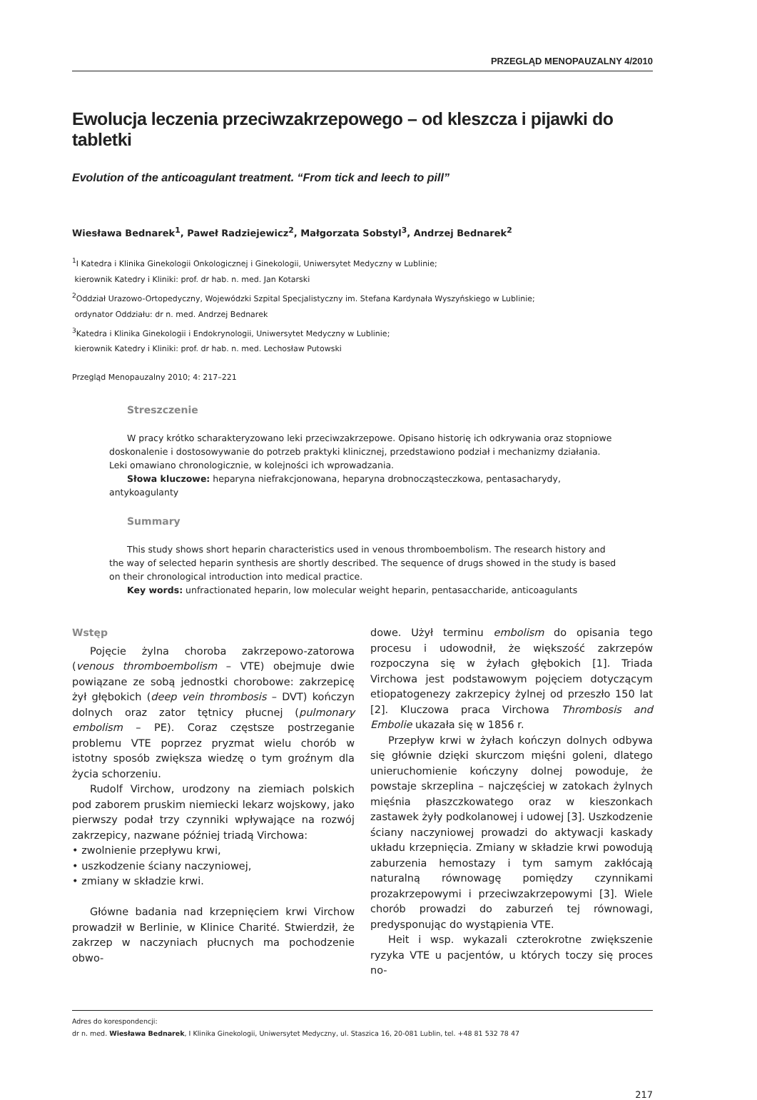PRZEGLĄD MENOPAUZALNY 4/2010
Ewolucja leczenia przeciwzakrzepowego – od kleszcza i pijawki do tabletki
Evolution of the anticoagulant treatment. “From tick and leech to pill”
Wiesława Bednarek<sup>1</sup>, Paweł Radziejewicz<sup>2</sup>, Małgorzata Sobstyl<sup>3</sup>, Andrzej Bednarek<sup>2</sup>
<sup>1</sup> I Katedra i Klinika Ginekologii Onkologicznej i Ginekologii, Uniwersytet Medyczny w Lublinie;
kierownik Katedry i Kliniki: prof. dr hab. n. med. Jan Kotarski
<sup>2</sup> Oddział Urazowo-Ortopedyczny, Wojewódzki Szpital Specjalistyczny im. Stefana Kardynała Wyszyńskiego w Lublinie;
ordynator Oddziału: dr n. med. Andrzej Bednarek
<sup>3</sup> Katedra i Klinika Ginekologii i Endokrynologii, Uniwersytet Medyczny w Lublinie;
kierownik Katedry i Kliniki: prof. dr hab. n. med. Lechosław Putowski
Przegląd Menopauzalny 2010; 4: 217–221
Streszczenie
W pracy krótko scharakteryzowano leki przeciwzakrzepowe. Opisano historię ich odkrywania oraz stopniowe doskonalenie i dostosowywanie do potrzeb praktyki klinicznej, przedstawiono podział i mechanizmy działania. Leki omawiano chronologicznie, w kolejności ich wprowadzania.
Słowa kluczowe: heparyna niefrakcjonowana, heparyna drobnocząsteczkowa, pentasacharydy, antykoagulanty
Summary
This study shows short heparin characteristics used in venous thromboembolism. The research history and the way of selected heparin synthesis are shortly described. The sequence of drugs showed in the study is based on their chronological introduction into medical practice.
Key words: unfractionated heparin, low molecular weight heparin, pentasaccharide, anticoagulants
Wstęp
Pojęcie żylna choroba zakrzepowo-zatorowa (venous thromboembolism – VTE) obejmuje dwie powiązane ze sobą jednostki chorobowe: zakrzepicę żył głębokich (deep vein thrombosis – DVT) kończyn dolnych oraz zator tętnicy płucnej (pulmonary embolism – PE). Coraz częstsze postrzeganie problemu VTE poprzez pryzmat wielu chorób w istotny sposób zwiększa wiedzę o tym groźnym dla życia schorzeniu.
Rudolf Virchow, urodzony na ziemiach polskich pod zaborem pruskim niemiecki lekarz wojskowy, jako pierwszy podał trzy czynniki wpływające na rozwój zakrzepicy, nazwane później triadą Virchowa:
• zwolnienie przepływu krwi,
• uszkodzenie ściany naczyniowej,
• zmiany w składzie krwi.
Główne badania nad krzepnięciem krwi Virchow prowadził w Berlinie, w Klinice Charité. Stwierdził, że zakrzep w naczyniach płucnych ma pochodzenie obwo-
dowe. Użył terminu embolism do opisania tego procesu i udowodnił, że większość zakrzepów rozpoczyna się w żyłach głębokich [1]. Triada Virchowa jest podstawowym pojęciem dotyczącym etiopatogenezy zakrzepicy żylnej od przeszło 150 lat [2]. Kluczowa praca Virchowa Thrombosis and Embolie ukazała się w 1856 r.
Przepływ krwi w żyłach kończyn dolnych odbywa się głównie dzięki skurczom mięśni goleni, dlatego unieruchomienie kończyny dolnej powoduje, że powstaje skrzeplina – najczęściej w zatokach żylnych mięśnia płaszczkowatego oraz w kieszonkach zastawek żyły podkolanowej i udowej [3]. Uszkodzenie ściany naczyniowej prowadzi do aktywacji kaskady układu krzepnięcia. Zmiany w składzie krwi powodują zaburzenia hemostazy i tym samym zakłócają naturalną równowagę pomiędzy czynnikami prozakrzepowymi i przeciwzakrzepowymi [3]. Wiele chorób prowadzi do zaburzeń tej równowagi, predysponując do wystąpienia VTE.
Heit i wsp. wykazali czterokrotne zwiększenie ryzyka VTE u pacjentów, u których toczy się proces no-
Adres do korespondencji:
dr n. med. Wiesława Bednarek, I Klinika Ginekologii, Uniwersytet Medyczny, ul. Staszica 16, 20-081 Lublin, tel. +48 81 532 78 47
217